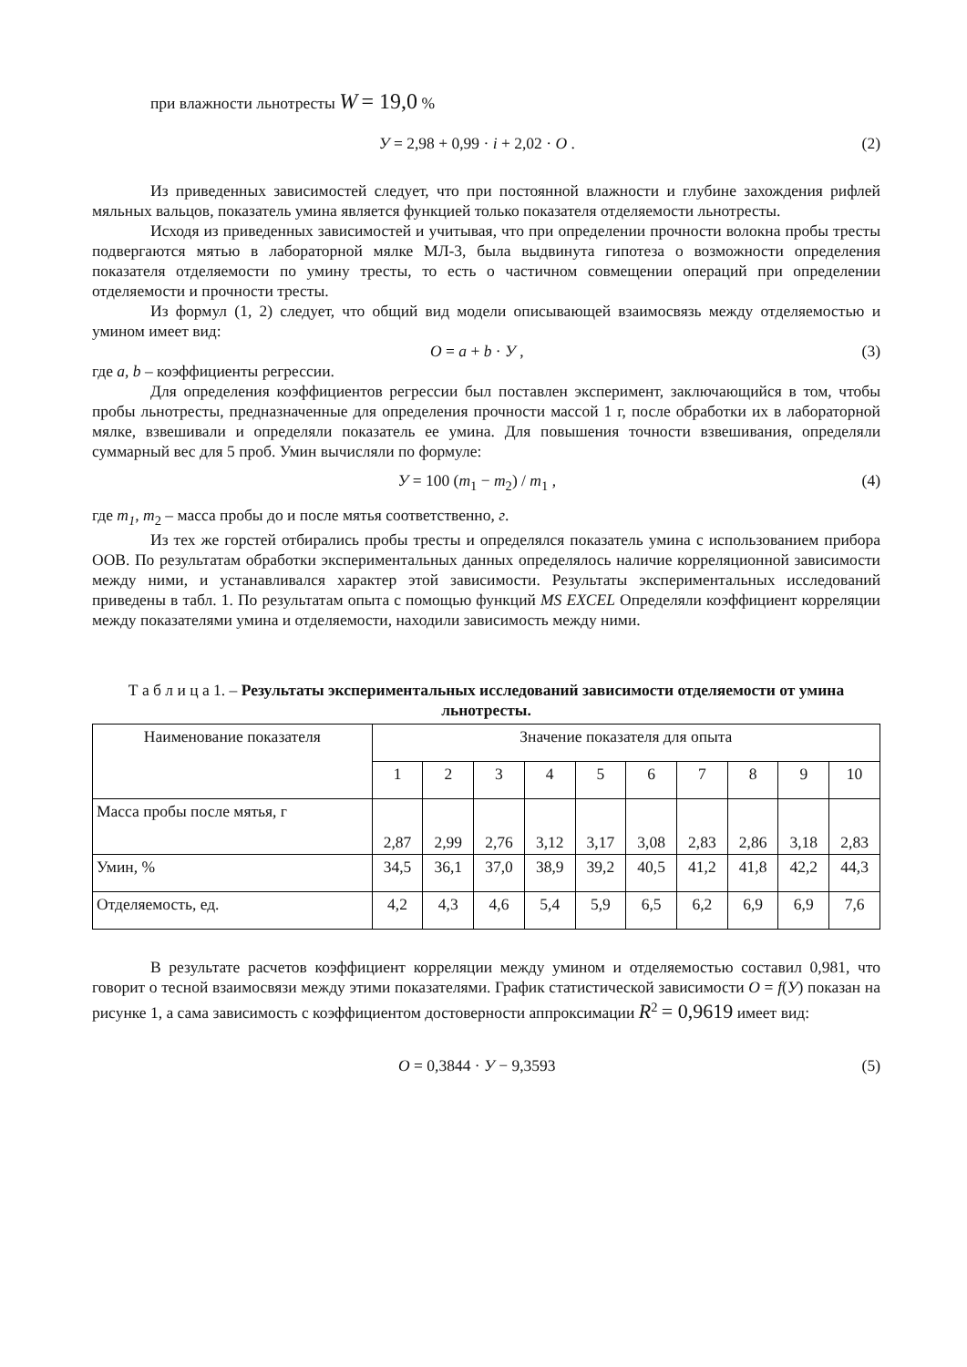при влажности льнотресты W = 19,0 %
У = 2,98 + 0,99 · i + 2,02 · О . (2)
Из приведенных зависимостей следует, что при постоянной влажности и глубине захождения рифлей мяльных вальцов, показатель умина является функцией только показателя отделяемости льнотресты.
Исходя из приведенных зависимостей и учитывая, что при определении прочности волокна пробы тресты подвергаются мятью в лабораторной мялке МЛ-3, была выдвинута гипотеза о возможности определения показателя отделяемости по умину тресты, то есть о частичном совмещении операций при определении отделяемости и прочности тресты.
Из формул (1, 2) следует, что общий вид модели описывающей взаимосвязь между отделяемостью и умином имеет вид:
О = a + b · У , (3)
где a, b – коэффициенты регрессии.
Для определения коэффициентов регрессии был поставлен эксперимент, заключающийся в том, чтобы пробы льнотресты, предназначенные для определения прочности массой 1 г, после обработки их в лабораторной мялке, взвешивали и определяли показатель ее умина. Для повышения точности взвешивания, определяли суммарный вес для 5 проб. Умин вычисляли по формуле:
У = 100 (m<sub>1</sub> − m<sub>2</sub>) / m<sub>1</sub> , (4)
где m<sub>1</sub>, m<sub>2</sub> – масса пробы до и после мятья соответственно, г.
Из тех же горстей отбирались пробы тресты и определялся показатель умина с использованием прибора ООВ. По результатам обработки экспериментальных данных определялось наличие корреляционной зависимости между ними, и устанавливался характер этой зависимости. Результаты экспериментальных исследований приведены в табл. 1. По результатам опыта с помощью функций MS EXCEL Определяли коэффициент корреляции между показателями умина и отделяемости, находили зависимость между ними.
Т а б л и ц а 1. – Результаты экспериментальных исследований зависимости отделяемости от умина льнотресты.
| Наименование показателя | Значение показателя для опыта | | | | | | | | | |
| | 1 | 2 | 3 | 4 | 5 | 6 | 7 | 8 | 9 | 10 |
| Масса пробы после мятья, г | 2,87 | 2,99 | 2,76 | 3,12 | 3,17 | 3,08 | 2,83 | 2,86 | 3,18 | 2,83 |
| Умин, % | 34,5 | 36,1 | 37,0 | 38,9 | 39,2 | 40,5 | 41,2 | 41,8 | 42,2 | 44,3 |
| Отделяемость, ед. | 4,2 | 4,3 | 4,6 | 5,4 | 5,9 | 6,5 | 6,2 | 6,9 | 6,9 | 7,6 |
В результате расчетов коэффициент корреляции между умином и отделяемостью составил 0,981, что говорит о тесной взаимосвязи между этими показателями. График статистической зависимости О = f(У) показан на рисунке 1, а сама зависимость с коэффициентом достоверности аппроксимации R<sup>2</sup> = 0,9619 имеет вид:
О = 0,3844 · У − 9,3593 (5)